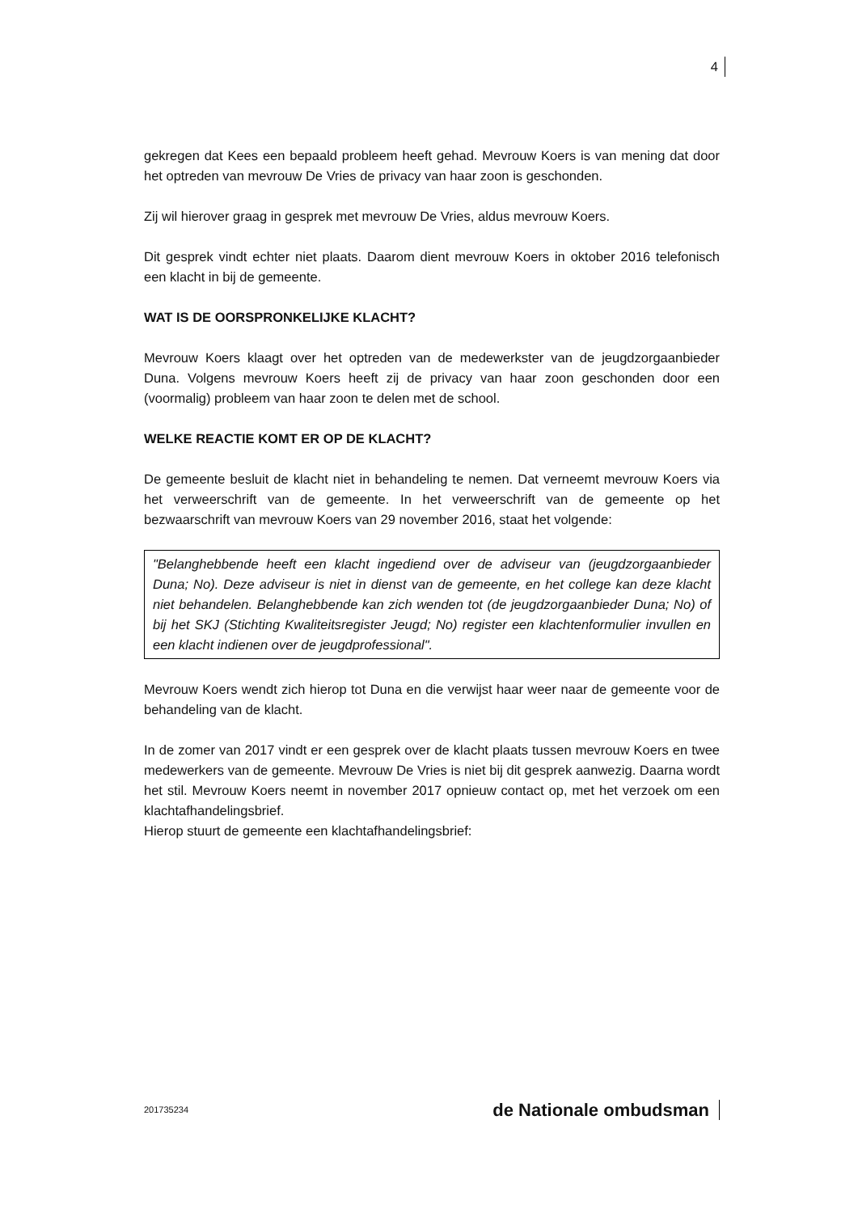4
gekregen dat Kees een bepaald probleem heeft gehad. Mevrouw Koers is van mening dat door het optreden van mevrouw De Vries de privacy van haar zoon is geschonden.
Zij wil hierover graag in gesprek met mevrouw De Vries, aldus mevrouw Koers.
Dit gesprek vindt echter niet plaats. Daarom dient mevrouw Koers in oktober 2016 telefonisch een klacht in bij de gemeente.
WAT IS DE OORSPRONKELIJKE KLACHT?
Mevrouw Koers klaagt over het optreden van de medewerkster van de jeugdzorgaanbieder Duna. Volgens mevrouw Koers heeft zij de privacy van haar zoon geschonden door een (voormalig) probleem van haar zoon te delen met de school.
WELKE REACTIE KOMT ER OP DE KLACHT?
De gemeente besluit de klacht niet in behandeling te nemen. Dat verneemt mevrouw Koers via het verweerschrift van de gemeente. In het verweerschrift van de gemeente op het bezwaarschrift van mevrouw Koers van 29 november 2016, staat het volgende:
"Belanghebbende heeft een klacht ingediend over de adviseur van (jeugdzorgaanbieder Duna; No). Deze adviseur is niet in dienst van de gemeente, en het college kan deze klacht niet behandelen. Belanghebbende kan zich wenden tot (de jeugdzorgaanbieder Duna; No) of bij het SKJ (Stichting Kwaliteitsregister Jeugd; No) register een klachtenformulier invullen en een klacht indienen over de jeugdprofessional".
Mevrouw Koers wendt zich hierop tot Duna en die verwijst haar weer naar de gemeente voor de behandeling van de klacht.
In de zomer van 2017 vindt er een gesprek over de klacht plaats tussen mevrouw Koers en twee medewerkers van de gemeente. Mevrouw De Vries is niet bij dit gesprek aanwezig. Daarna wordt het stil. Mevrouw Koers neemt in november 2017 opnieuw contact op, met het verzoek om een klachtafhandelingsbrief.
Hierop stuurt de gemeente een klachtafhandelingsbrief:
201735234 de Nationale ombudsman